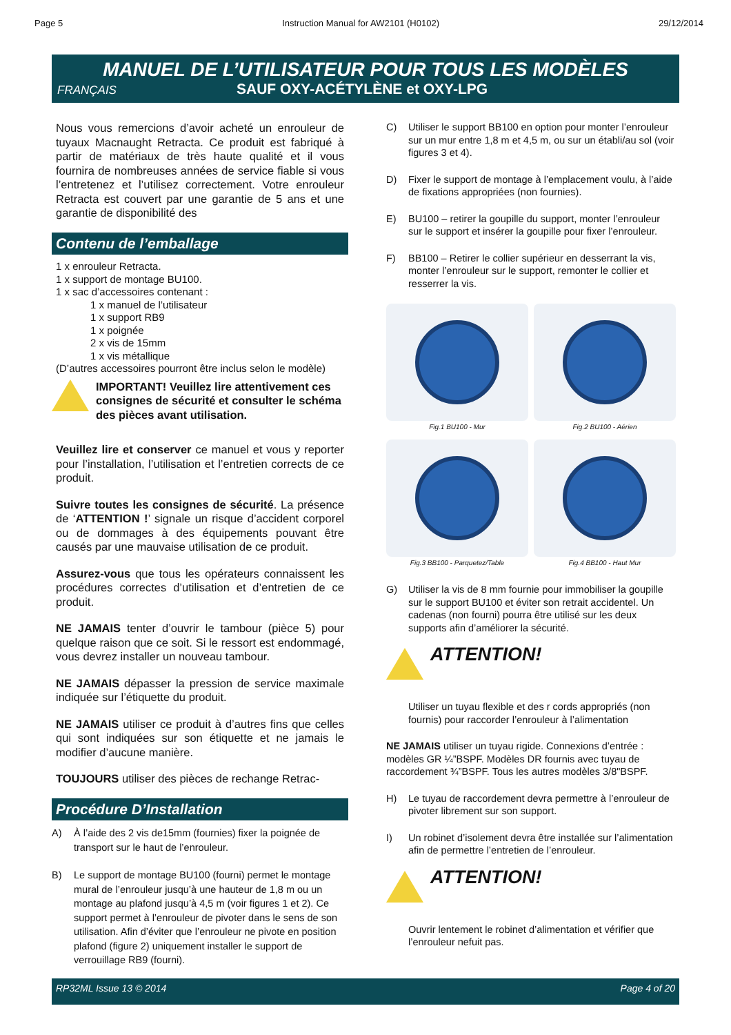Page 5 Instruction Manual for AW2101 (H0102) 29/12/2014
MANUEL DE L’UTILISATEUR POUR TOUS LES MODÈLES
FRANÇAIS SAUF OXY-ACÉTYLÈNE et OXY-LPG
Nous vous remercions d’avoir acheté un enrouleur de tuyaux Macnaught Retracta. Ce produit est fabriqué à partir de matériaux de très haute qualité et il vous fournira de nombreuses années de service fiable si vous l’entretenez et l’utilisez correctement. Votre enrouleur Retracta est couvert par une garantie de 5 ans et une garantie de disponibilité des
Contenu de l’emballage
1 x enrouleur Retracta.
1 x support de montage BU100.
1 x sac d’accessoires contenant :
1 x manuel de l’utilisateur
1 x support RB9
1 x poignée
2 x vis de 15mm
1 x vis métallique
(D’autres accessoires pourront être inclus selon le modèle)
IMPORTANT! Veuillez lire attentivement ces consignes de sécurité et consulter le schéma des pièces avant utilisation.
Veuillez lire et conserver ce manuel et vous y reporter pour l’installation, l’utilisation et l’entretien corrects de ce produit.
Suivre toutes les consignes de sécurité. La présence de ‘ATTENTION !’ signale un risque d’accident corporel ou de dommages à des équipements pouvant être causés par une mauvaise utilisation de ce produit.
Assurez-vous que tous les opérateurs connaissent les procédures correctes d’utilisation et d’entretien de ce produit.
NE JAMAIS tenter d’ouvrir le tambour (pièce 5) pour quelque raison que ce soit. Si le ressort est endommagé, vous devrez installer un nouveau tambour.
NE JAMAIS dépasser la pression de service maximale indiquée sur l’étiquette du produit.
NE JAMAIS utiliser ce produit à d’autres fins que celles qui sont indiquées sur son étiquette et ne jamais le modifier d’aucune manière.
TOUJOURS utiliser des pièces de rechange Retrac-
Procédure D’Installation
A) À l’aide des 2 vis de15mm (fournies) fixer la poignée de transport sur le haut de l’enrouleur.
B) Le support de montage BU100 (fourni) permet le montage mural de l’enrouleur jusqu’à une hauteur de 1,8 m ou un montage au plafond jusqu’à 4,5 m (voir figures 1 et 2). Ce support permet à l’enrouleur de pivoter dans le sens de son utilisation. Afin d’éviter que l’enrouleur ne pivote en position plafond (figure 2) uniquement installer le support de verrouillage RB9 (fourni).
C) Utiliser le support BB100 en option pour monter l’enrouleur sur un mur entre 1,8 m et 4,5 m, ou sur un établi/au sol (voir figures 3 et 4).
D) Fixer le support de montage à l’emplacement voulu, à l’aide de fixations appropriées (non fournies).
E) BU100 – retirer la goupille du support, monter l’enrouleur sur le support et insérer la goupille pour fixer l’enrouleur.
F) BB100 – Retirer le collier supérieur en desserrant la vis, monter l’enrouleur sur le support, remonter le collier et resserrer la vis.
Fig.1 BU100 - Mur
Fig.2 BU100 - Aérien
Fig.3 BB100 - Parquetez/Table
Fig.4 BB100 - Haut Mur
G) Utiliser la vis de 8 mm fournie pour immobiliser la goupille sur le support BU100 et éviter son retrait accidentel. Un cadenas (non fourni) pourra être utilisé sur les deux supports afin d’améliorer la sécurité.
ATTENTION!
Utiliser un tuyau flexible et des r cords appropriés (non fournis) pour raccorder l’enrouleur à l’alimentation
NE JAMAIS utiliser un tuyau rigide. Connexions d’entrée : modèles GR ¼”BSPF. Modèles DR fournis avec tuyau de raccordement ¾”BSPF. Tous les autres modèles 3/8"BSPF.
H) Le tuyau de raccordement devra permettre à l’enrouleur de pivoter librement sur son support.
I) Un robinet d’isolement devra être installée sur l’alimentation afin de permettre l’entretien de l’enrouleur.
ATTENTION!
Ouvrir lentement le robinet d’alimentation et vérifier que l’enrouleur nefuit pas.
RP32ML Issue 13 © 2014 Page 4 of 20